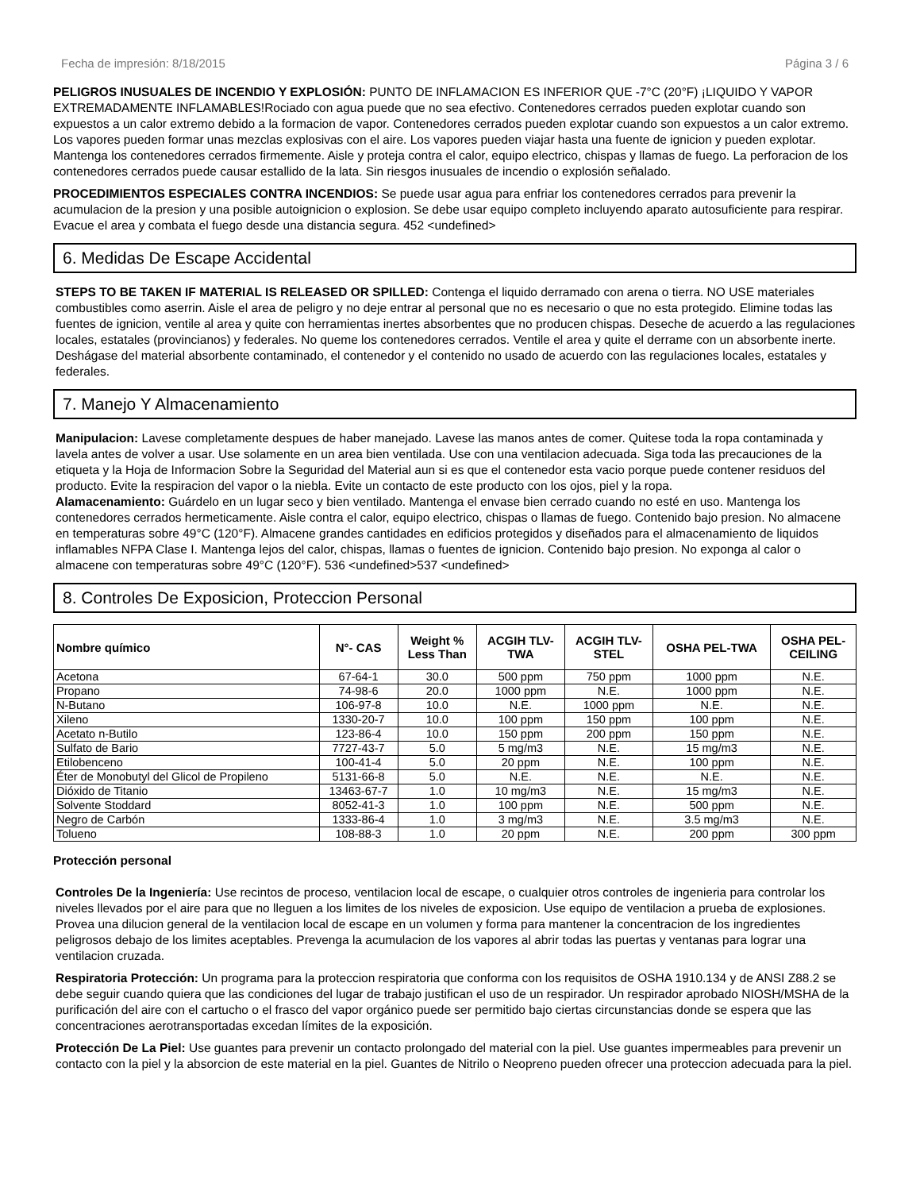Fecha de impresión: 8/18/2015 Página 3 / 6
PELIGROS INUSUALES DE INCENDIO Y EXPLOSIÓN: PUNTO DE INFLAMACION ES INFERIOR QUE -7°C (20°F) ¡LIQUIDO Y VAPOR EXTREMADAMENTE INFLAMABLES!Rociado con agua puede que no sea efectivo. Contenedores cerrados pueden explotar cuando son expuestos a un calor extremo debido a la formacion de vapor. Contenedores cerrados pueden explotar cuando son expuestos a un calor extremo. Los vapores pueden formar unas mezclas explosivas con el aire. Los vapores pueden viajar hasta una fuente de ignicion y pueden explotar. Mantenga los contenedores cerrados firmemente. Aisle y proteja contra el calor, equipo electrico, chispas y llamas de fuego. La perforacion de los contenedores cerrados puede causar estallido de la lata. Sin riesgos inusuales de incendio o explosión señalado.
PROCEDIMIENTOS ESPECIALES CONTRA INCENDIOS: Se puede usar agua para enfriar los contenedores cerrados para prevenir la acumulacion de la presion y una posible autoignicion o explosion. Se debe usar equipo completo incluyendo aparato autosuficiente para respirar. Evacue el area y combata el fuego desde una distancia segura. 452 <undefined>
6. Medidas De Escape Accidental
STEPS TO BE TAKEN IF MATERIAL IS RELEASED OR SPILLED: Contenga el liquido derramado con arena o tierra. NO USE materiales combustibles como aserrin. Aisle el area de peligro y no deje entrar al personal que no es necesario o que no esta protegido. Elimine todas las fuentes de ignicion, ventile al area y quite con herramientas inertes absorbentes que no producen chispas. Deseche de acuerdo a las regulaciones locales, estatales (provincianos) y federales. No queme los contenedores cerrados. Ventile el area y quite el derrame con un absorbente inerte. Deshágase del material absorbente contaminado, el contenedor y el contenido no usado de acuerdo con las regulaciones locales, estatales y federales.
7. Manejo Y Almacenamiento
Manipulacion: Lavese completamente despues de haber manejado. Lavese las manos antes de comer. Quitese toda la ropa contaminada y lavela antes de volver a usar. Use solamente en un area bien ventilada. Use con una ventilacion adecuada. Siga toda las precauciones de la etiqueta y la Hoja de Informacion Sobre la Seguridad del Material aun si es que el contenedor esta vacio porque puede contener residuos del producto. Evite la respiracion del vapor o la niebla. Evite un contacto de este producto con los ojos, piel y la ropa.
Alamacenamiento: Guárdelo en un lugar seco y bien ventilado. Mantenga el envase bien cerrado cuando no esté en uso. Mantenga los contenedores cerrados hermeticamente. Aisle contra el calor, equipo electrico, chispas o llamas de fuego. Contenido bajo presion. No almacene en temperaturas sobre 49°C (120°F). Almacene grandes cantidades en edificios protegidos y diseñados para el almacenamiento de liquidos inflamables NFPA Clase I. Mantenga lejos del calor, chispas, llamas o fuentes de ignicion. Contenido bajo presion. No exponga al calor o almacene con temperaturas sobre 49°C (120°F). 536 <undefined>537 <undefined>
8. Controles De Exposicion, Proteccion Personal
| Nombre químico | N°- CAS | Weight % Less Than | ACGIH TLV- TWA | ACGIH TLV- STEL | OSHA PEL-TWA | OSHA PEL- CEILING |
| --- | --- | --- | --- | --- | --- | --- |
| Acetona | 67-64-1 | 30.0 | 500 ppm | 750 ppm | 1000 ppm | N.E. |
| Propano | 74-98-6 | 20.0 | 1000 ppm | N.E. | 1000 ppm | N.E. |
| N-Butano | 106-97-8 | 10.0 | N.E. | 1000 ppm | N.E. | N.E. |
| Xileno | 1330-20-7 | 10.0 | 100 ppm | 150 ppm | 100 ppm | N.E. |
| Acetato n-Butilo | 123-86-4 | 10.0 | 150 ppm | 200 ppm | 150 ppm | N.E. |
| Sulfato de Bario | 7727-43-7 | 5.0 | 5 mg/m3 | N.E. | 15 mg/m3 | N.E. |
| Etilobenceno | 100-41-4 | 5.0 | 20 ppm | N.E. | 100 ppm | N.E. |
| Éter de Monobutyl del Glicol de Propileno | 5131-66-8 | 5.0 | N.E. | N.E. | N.E. | N.E. |
| Dióxido de Titanio | 13463-67-7 | 1.0 | 10 mg/m3 | N.E. | 15 mg/m3 | N.E. |
| Solvente Stoddard | 8052-41-3 | 1.0 | 100 ppm | N.E. | 500 ppm | N.E. |
| Negro de Carbón | 1333-86-4 | 1.0 | 3 mg/m3 | N.E. | 3.5 mg/m3 | N.E. |
| Tolueno | 108-88-3 | 1.0 | 20 ppm | N.E. | 200 ppm | 300 ppm |
Protección personal
Controles De la Ingeniería: Use recintos de proceso, ventilacion local de escape, o cualquier otros controles de ingenieria para controlar los niveles llevados por el aire para que no lleguen a los limites de los niveles de exposicion. Use equipo de ventilacion a prueba de explosiones. Provea una dilucion general de la ventilacion local de escape en un volumen y forma para mantener la concentracion de los ingredientes peligrosos debajo de los limites aceptables. Prevenga la acumulacion de los vapores al abrir todas las puertas y ventanas para lograr una ventilacion cruzada.
Respiratoria Protección: Un programa para la proteccion respiratoria que conforma con los requisitos de OSHA 1910.134 y de ANSI Z88.2 se debe seguir cuando quiera que las condiciones del lugar de trabajo justifican el uso de un respirador. Un respirador aprobado NIOSH/MSHA de la purificación del aire con el cartucho o el frasco del vapor orgánico puede ser permitido bajo ciertas circunstancias donde se espera que las concentraciones aerotransportadas excedan límites de la exposición.
Protección De La Piel: Use guantes para prevenir un contacto prolongado del material con la piel. Use guantes impermeables para prevenir un contacto con la piel y la absorcion de este material en la piel. Guantes de Nitrilo o Neopreno pueden ofrecer una proteccion adecuada para la piel.